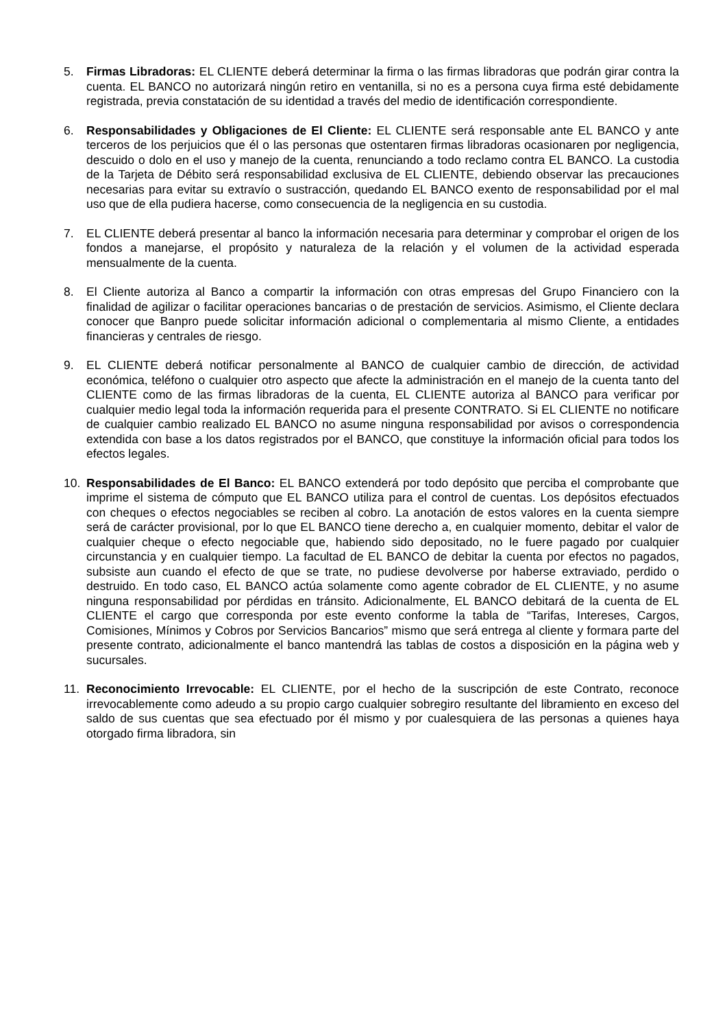5. Firmas Libradoras: EL CLIENTE deberá determinar la firma o las firmas libradoras que podrán girar contra la cuenta. EL BANCO no autorizará ningún retiro en ventanilla, si no es a persona cuya firma esté debidamente registrada, previa constatación de su identidad a través del medio de identificación correspondiente.
6. Responsabilidades y Obligaciones de El Cliente: EL CLIENTE será responsable ante EL BANCO y ante terceros de los perjuicios que él o las personas que ostentaren firmas libradoras ocasionaren por negligencia, descuido o dolo en el uso y manejo de la cuenta, renunciando a todo reclamo contra EL BANCO. La custodia de la Tarjeta de Débito será responsabilidad exclusiva de EL CLIENTE, debiendo observar las precauciones necesarias para evitar su extravío o sustracción, quedando EL BANCO exento de responsabilidad por el mal uso que de ella pudiera hacerse, como consecuencia de la negligencia en su custodia.
7. EL CLIENTE deberá presentar al banco la información necesaria para determinar y comprobar el origen de los fondos a manejarse, el propósito y naturaleza de la relación y el volumen de la actividad esperada mensualmente de la cuenta.
8. El Cliente autoriza al Banco a compartir la información con otras empresas del Grupo Financiero con la finalidad de agilizar o facilitar operaciones bancarias o de prestación de servicios. Asimismo, el Cliente declara conocer que Banpro puede solicitar información adicional o complementaria al mismo Cliente, a entidades financieras y centrales de riesgo.
9. EL CLIENTE deberá notificar personalmente al BANCO de cualquier cambio de dirección, de actividad económica, teléfono o cualquier otro aspecto que afecte la administración en el manejo de la cuenta tanto del CLIENTE como de las firmas libradoras de la cuenta, EL CLIENTE autoriza al BANCO para verificar por cualquier medio legal toda la información requerida para el presente CONTRATO. Si EL CLIENTE no notificare de cualquier cambio realizado EL BANCO no asume ninguna responsabilidad por avisos o correspondencia extendida con base a los datos registrados por el BANCO, que constituye la información oficial para todos los efectos legales.
10. Responsabilidades de El Banco: EL BANCO extenderá por todo depósito que perciba el comprobante que imprime el sistema de cómputo que EL BANCO utiliza para el control de cuentas. Los depósitos efectuados con cheques o efectos negociables se reciben al cobro. La anotación de estos valores en la cuenta siempre será de carácter provisional, por lo que EL BANCO tiene derecho a, en cualquier momento, debitar el valor de cualquier cheque o efecto negociable que, habiendo sido depositado, no le fuere pagado por cualquier circunstancia y en cualquier tiempo. La facultad de EL BANCO de debitar la cuenta por efectos no pagados, subsiste aun cuando el efecto de que se trate, no pudiese devolverse por haberse extraviado, perdido o destruido. En todo caso, EL BANCO actúa solamente como agente cobrador de EL CLIENTE, y no asume ninguna responsabilidad por pérdidas en tránsito. Adicionalmente, EL BANCO debitará de la cuenta de EL CLIENTE el cargo que corresponda por este evento conforme la tabla de “Tarifas, Intereses, Cargos, Comisiones, Mínimos y Cobros por Servicios Bancarios” mismo que será entrega al cliente y formara parte del presente contrato, adicionalmente el banco mantendrá las tablas de costos a disposición en la página web y sucursales.
11. Reconocimiento Irrevocable: EL CLIENTE, por el hecho de la suscripción de este Contrato, reconoce irrevocablemente como adeudo a su propio cargo cualquier sobregiro resultante del libramiento en exceso del saldo de sus cuentas que sea efectuado por él mismo y por cualesquiera de las personas a quienes haya otorgado firma libradora, sin